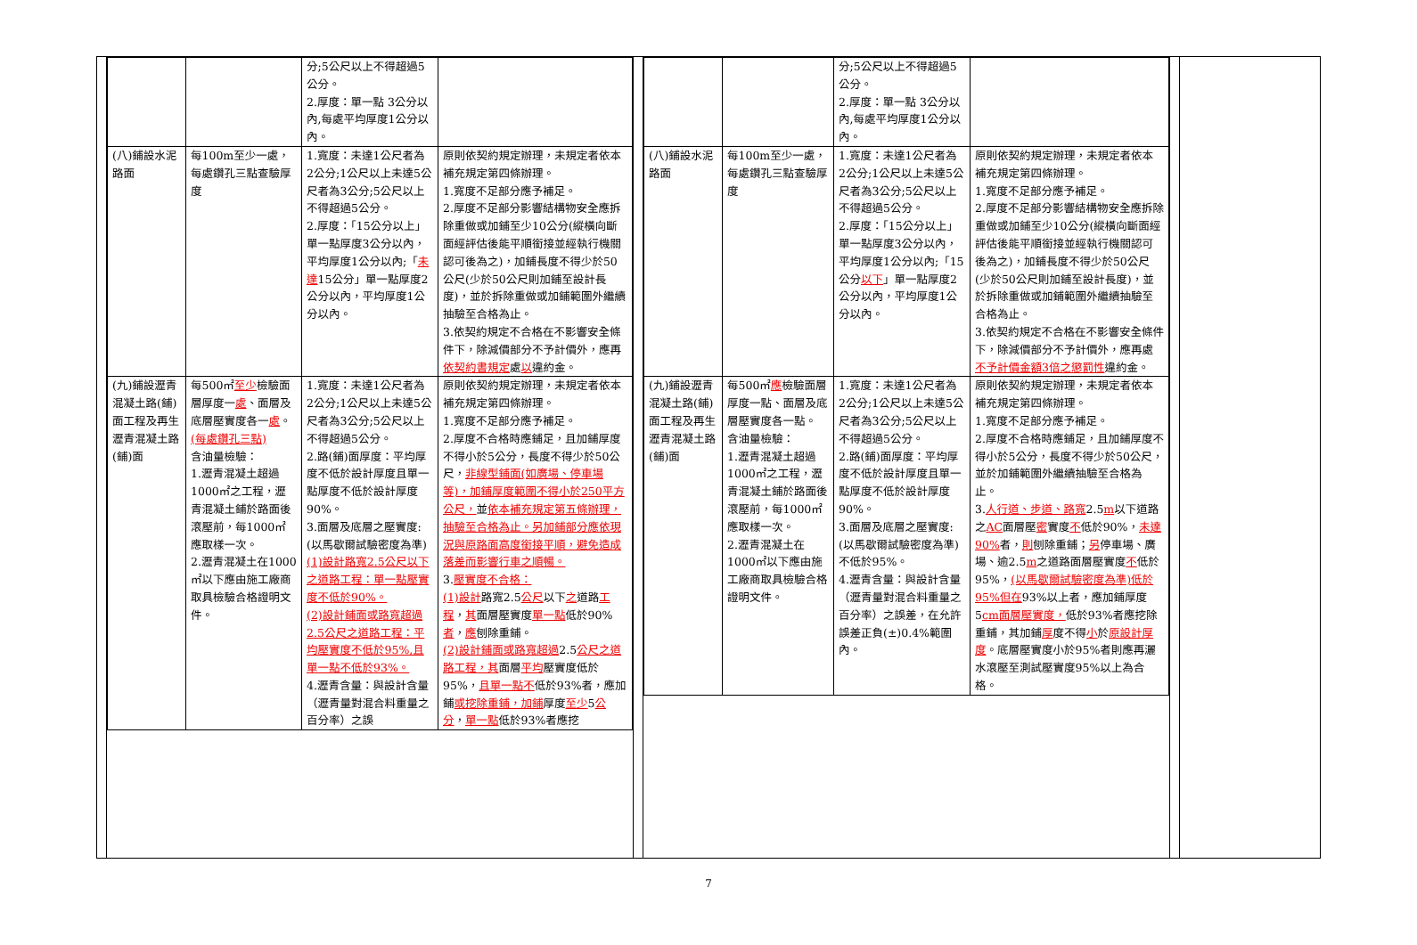| | | 分;5公尺以上不得超過5公分。 2.厚度：單一點 3公分以內,每處平均厚度1公分以內。 | |
| (八)鋪設水泥路面 | 每100m至少一處，每處鑽孔三點查驗厚度 | 1.寬度：未達1公尺者為 2公分;1公尺以上未達5公尺者為3公分;5公尺以上不得超過5公分。 2.厚度：「15公分以上」單一點厚度3公分以內，平均厚度1公分以內;「 未達 15公分」單一點厚度2公分以內，平均厚度1公分以內。 | 原則依契約規定辦理，未規定者依本補充規定第四條辦理。 1.寬度不足部分應予補足。 2.厚度不足部分影響結構物安全應拆除重做或加鋪至少10公分(縱橫向斷面經評估後能平順銜接並經執行機關認可後為之)，加鋪長度不得少於50公尺(少於50公尺則加鋪至設計長度)，並於拆除重做或加鋪範圍外繼續抽驗至合格為止。 3.依契約規定不合格在不影響安全條件下，除減價部分不予計價外，應再 依契約書規定 處 以 違約金。 |
| (九)鋪設瀝青混凝土路(鋪)面工程及再生瀝青混凝土路(鋪)面 | 每500㎡ 至少 檢驗面層厚度一 處 、面層及底層壓實度各一 處 。 (每處鑽孔三點) 含油量檢驗： 1.瀝青混凝土超過1000㎡之工程，瀝青混凝土鋪於路面後滾壓前，每1000㎡應取樣一次。 2.瀝青混凝土在1000㎡以下應由施工廠商取具檢驗合格證明文件。 | 1.寬度：未達1公尺者為 2公分;1公尺以上未達5公尺者為3公分;5公尺以上不得超過5公分。 2.路(鋪)面厚度：平均厚度不低於設計厚度且單一點厚度不低於設計厚度90%。 3.面層及底層之壓實度:(以馬歇爾試驗密度為準) (1)設計路寬2.5公尺以下之道路工程：單一點壓實度不低於90%。 (2)設計鋪面或路寬超過2.5公尺之道路工程：平均壓實度不低於95%,且單一點不低於93%。 4.瀝青含量：與設計含量（瀝青量對混合料重量之百分率）之誤 | 原則依契約規定辦理，未規定者依本補充規定第四條辦理。 1.寬度不足部分應予補足。 2.厚度不合格時應鋪足，且加鋪厚度不得小於5公分，長度不得少於50公尺， 非線型鋪面(如廣場、停車場等)，加鋪厚度範圍不得小於250平方公尺， 並 依本補充規定第五條辦理，抽驗至合格為止。另加鋪部分應依現況與原路面高度銜接平順，避免造成落差而影響行車之順暢。 3. 壓實度不合格： (1)設計 路寬2.5 公尺 以下 之 道路 工程 ， 其 面層壓實度 單一點 低於90% 者 ， 應 刨除重鋪。 (2)設計鋪面或路寬超過 2.5 公尺之道路工程，其 面層 平均 壓實度低於95%， 且單一點不 低於93%者，應加鋪 或挖除重鋪，加鋪 厚度 至少 5 公分 ， 單一點 低於93%者應挖 |
| | | 分;5公尺以上不得超過5公分。 2.厚度：單一點 3公分以內,每處平均厚度1公分以內。 | |
| (八)鋪設水泥路面 | 每100m至少一處，每處鑽孔三點查驗厚度 | 1.寬度：未達1公尺者為 2公分;1公尺以上未達5公尺者為3公分;5公尺以上不得超過5公分。 2.厚度：「15公分以上」單一點厚度3公分以內，平均厚度1公分以內;「15公分 以下 」單一點厚度2公分以內，平均厚度1公分以內。 | 原則依契約規定辦理，未規定者依本補充規定第四條辦理。 1.寬度不足部分應予補足。 2.厚度不足部分影響結構物安全應拆除重做或加鋪至少10公分(縱橫向斷面經評估後能平順銜接並經執行機關認可後為之)，加鋪長度不得少於50公尺(少於50公尺則加鋪至設計長度)，並於拆除重做或加鋪範圍外繼續抽驗至合格為止。 3.依契約規定不合格在不影響安全條件下，除減價部分不予計價外，應再處 不予計價金額3倍之懲罰性 違約金。 |
| (九)鋪設瀝青混凝土路(鋪)面工程及再生瀝青混凝土路(鋪)面 | 每500㎡ 應 檢驗面層厚度一點、面層及底層壓實度各一點。 含油量檢驗： 1.瀝青混凝土超過1000㎡之工程，瀝青混凝土鋪於路面後滾壓前，每1000㎡應取樣一次。 2.瀝青混凝土在1000㎡以下應由施工廠商取具檢驗合格證明文件。 | 1.寬度：未達1公尺者為 2公分;1公尺以上未達5公尺者為3公分;5公尺以上不得超過5公分。 2.路(鋪)面厚度：平均厚度不低於設計厚度且單一點厚度不低於設計厚度90%。 3.面層及底層之壓實度:(以馬歇爾試驗密度為準)不低於95%。 4.瀝青含量：與設計含量（瀝青量對混合料重量之百分率）之誤差，在允許誤差正負(±)0.4%範圍內。 | 原則依契約規定辦理，未規定者依本補充規定第四條辦理。 1.寬度不足部分應予補足。 2.厚度不合格時應鋪足，且加鋪厚度不得小於5公分，長度不得少於50公尺，並於加鋪範圍外繼續抽驗至合格為止。 3. 人行道、步道、路寬 2.5 m 以下道路之 AC 面層壓 密 實度 不 低於90%， 未達90% 者， 則 刨除重鋪； 另 停車場、廣場、逾2.5 m 之道路面層壓實度 不 低於95%， (以馬歇爾試驗密度為準)低於95%但在 93%以上者，應加鋪厚度5 cm面層壓實度， 低於93%者應挖除重鋪，其加鋪 厚 度不得 小 於 原設計厚度 。底層壓實度小於95%者則應再灑水滾壓至測試壓實度95%以上為合格。 |
7